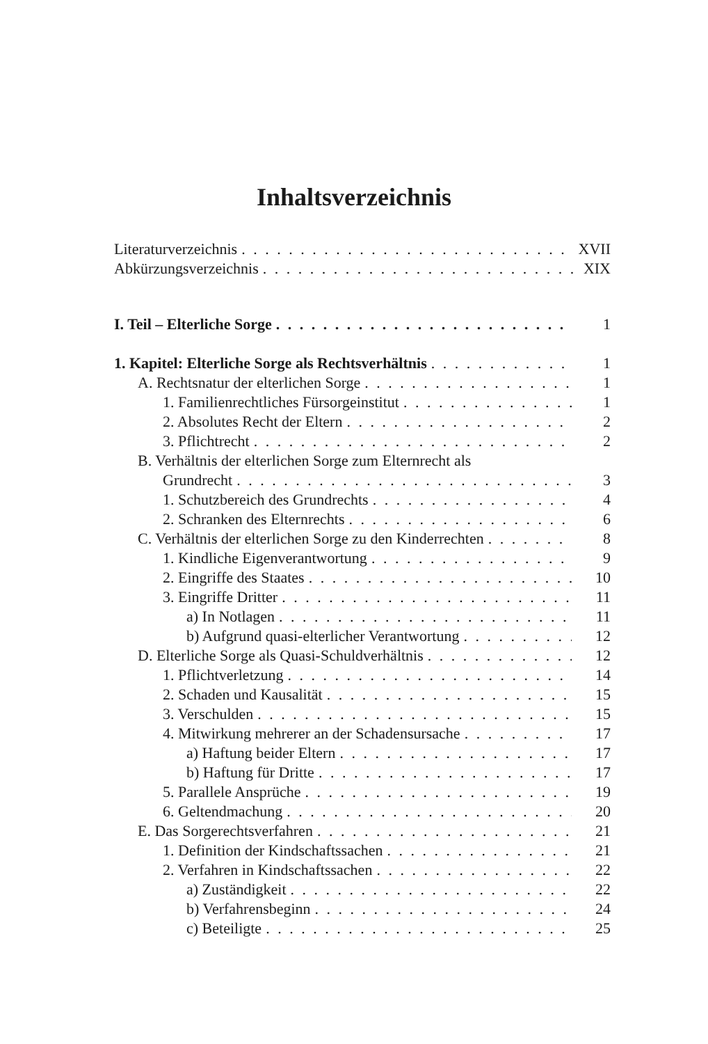Inhaltsverzeichnis
Literaturverzeichnis XVII
Abkürzungsverzeichnis XIX
I. Teil – Elterliche Sorge 1
1. Kapitel: Elterliche Sorge als Rechtsverhältnis 1
A. Rechtsnatur der elterlichen Sorge 1
1. Familienrechtliches Fürsorgeinstitut 1
2. Absolutes Recht der Eltern 2
3. Pflichtrecht 2
B. Verhältnis der elterlichen Sorge zum Elternrecht als
Grundrecht 3
1. Schutzbereich des Grundrechts 4
2. Schranken des Elternrechts 6
C. Verhältnis der elterlichen Sorge zu den Kinderrechten 8
1. Kindliche Eigenverantwortung 9
2. Eingriffe des Staates 10
3. Eingriffe Dritter 11
a) In Notlagen 11
b) Aufgrund quasi-elterlicher Verantwortung 12
D. Elterliche Sorge als Quasi-Schuldverhältnis 12
1. Pflichtverletzung 14
2. Schaden und Kausalität 15
3. Verschulden 15
4. Mitwirkung mehrerer an der Schadensursache 17
a) Haftung beider Eltern 17
b) Haftung für Dritte 17
5. Parallele Ansprüche 19
6. Geltendmachung 20
E. Das Sorgerechtsverfahren 21
1. Definition der Kindschaftssachen 21
2. Verfahren in Kindschaftssachen 22
a) Zuständigkeit 22
b) Verfahrensbeginn 24
c) Beteiligte 25